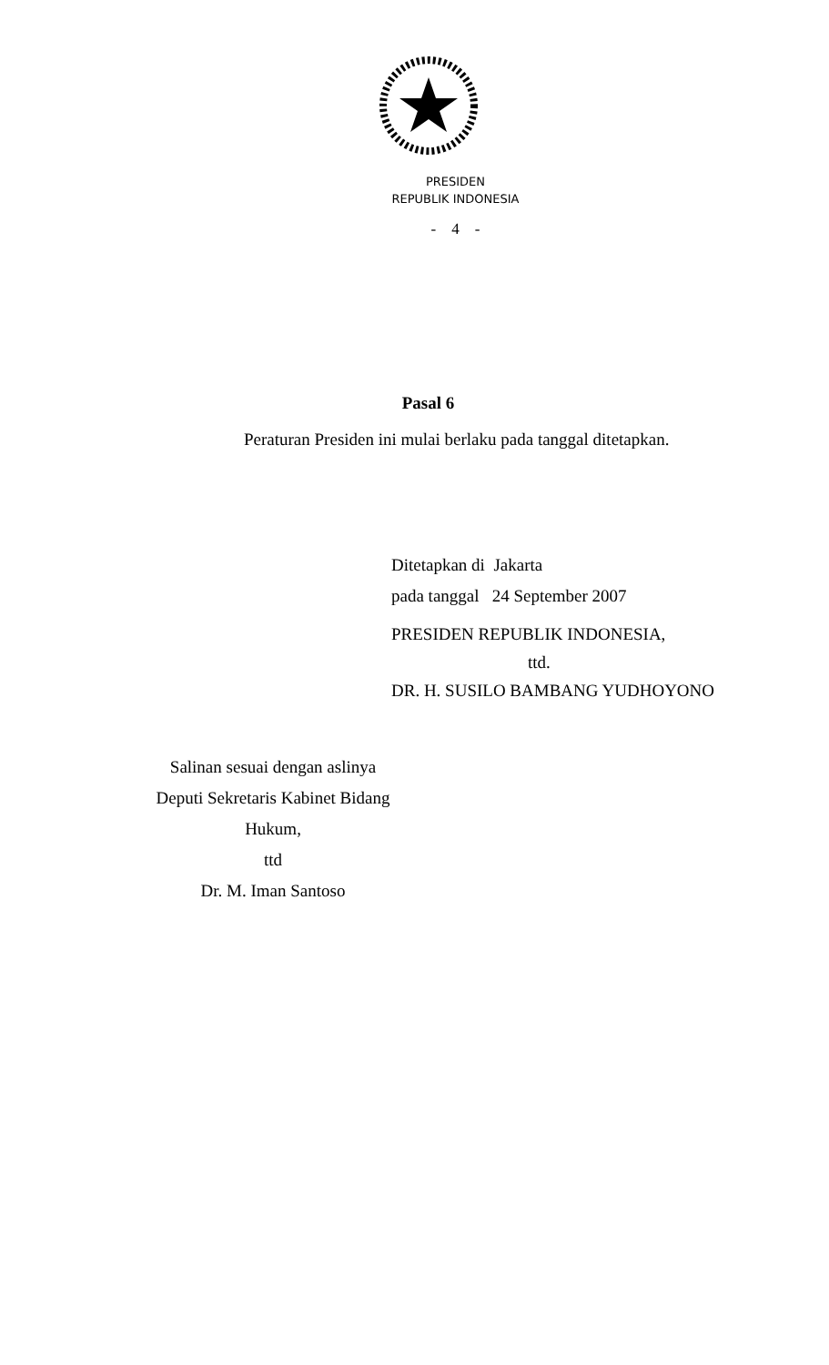PRESIDEN
REPUBLIK INDONESIA
- 4 -
Pasal 6
Peraturan Presiden ini mulai berlaku pada tanggal ditetapkan.
Ditetapkan di Jakarta
pada tanggal 24 September 2007
PRESIDEN REPUBLIK INDONESIA,
ttd.
DR. H. SUSILO BAMBANG YUDHOYONO
Salinan sesuai dengan aslinya
Deputi Sekretaris Kabinet Bidang
Hukum,
ttd
Dr. M. Iman Santoso